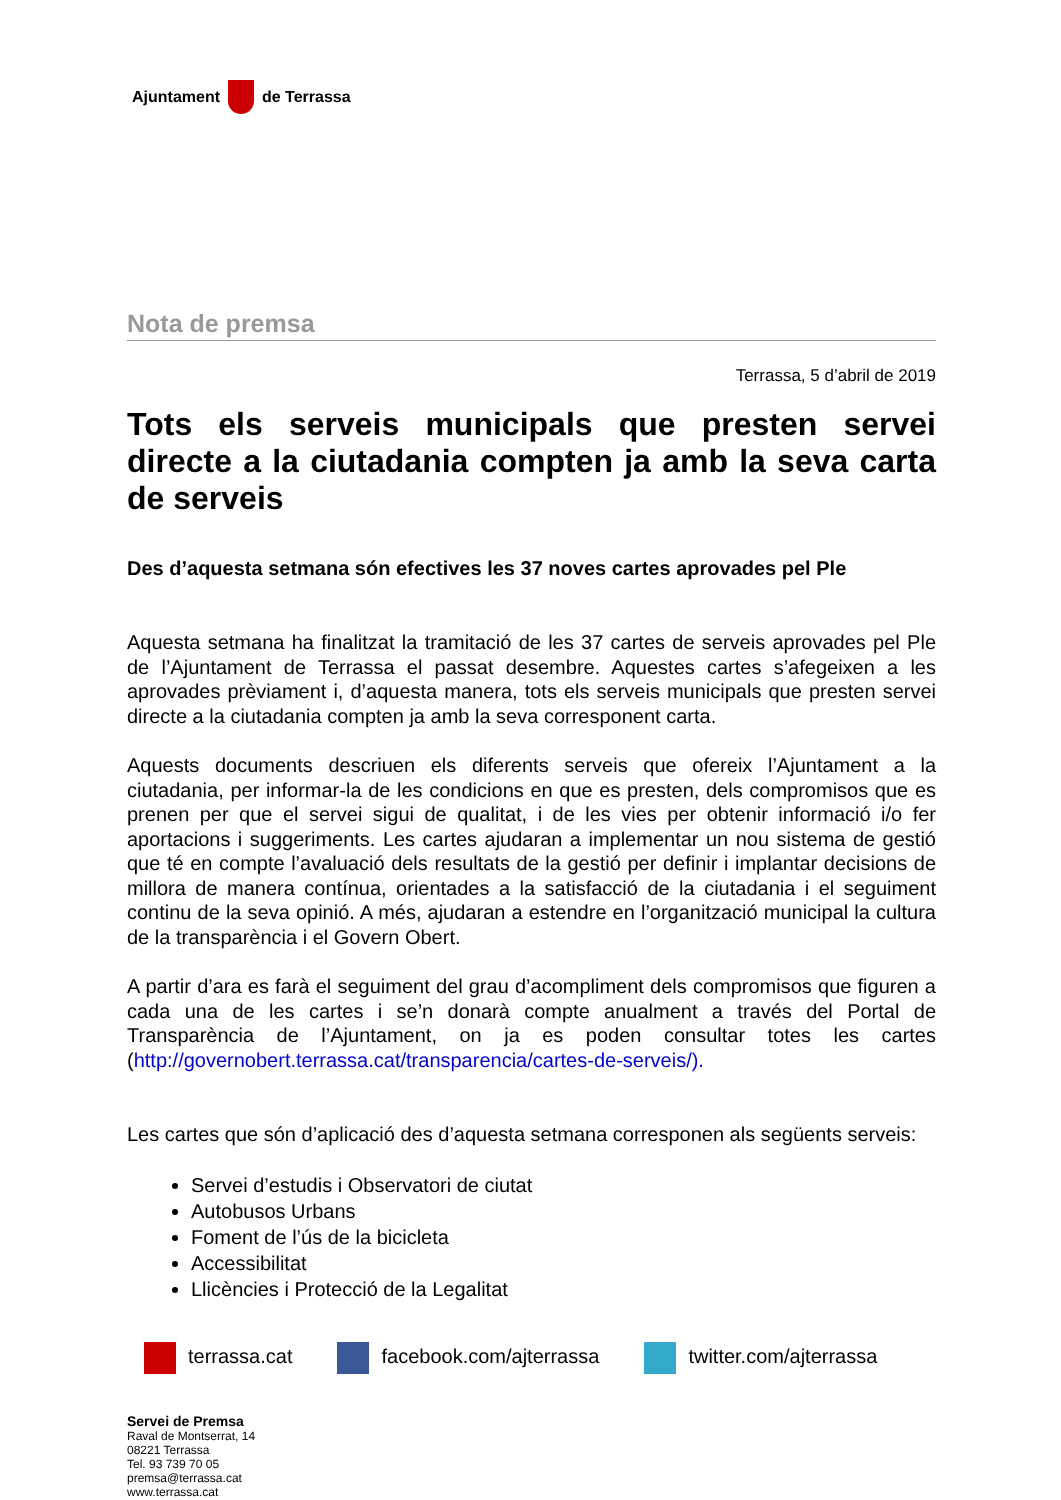Ajuntament de Terrassa
Nota de premsa
Terrassa, 5 d’abril de 2019
Tots els serveis municipals que presten servei directe a la ciutadania compten ja amb la seva carta de serveis
Des d’aquesta setmana són efectives les 37 noves cartes aprovades pel Ple
Aquesta setmana ha finalitzat la tramitació de les 37 cartes de serveis aprovades pel Ple de l’Ajuntament de Terrassa el passat desembre. Aquestes cartes s’afegeixen a les aprovades prèviament i, d’aquesta manera, tots els serveis municipals que presten servei directe a la ciutadania compten ja amb la seva corresponent carta.
Aquests documents descriuen els diferents serveis que ofereix l’Ajuntament a la ciutadania, per informar-la de les condicions en que es presten, dels compromisos que es prenen per que el servei sigui de qualitat, i de les vies per obtenir informació i/o fer aportacions i suggeriments. Les cartes ajudaran a implementar un nou sistema de gestió que té en compte l’avaluació dels resultats de la gestió per definir i implantar decisions de millora de manera contínua, orientades a la satisfacció de la ciutadania i el seguiment continu de la seva opinió. A més, ajudaran a estendre en l’organització municipal la cultura de la transparència i el Govern Obert.
A partir d’ara es farà el seguiment del grau d’acompliment dels compromisos que figuren a cada una de les cartes i se’n donarà compte anualment a través del Portal de Transparència de l’Ajuntament, on ja es poden consultar totes les cartes (http://governobert.terrassa.cat/transparencia/cartes-de-serveis/).
Les cartes que són d’aplicació des d’aquesta setmana corresponen als següents serveis:
Servei d’estudis i Observatori de ciutat
Autobusos Urbans
Foment de l’ús de la bicicleta
Accessibilitat
Llicències i Protecció de la Legalitat
terrassa.cat facebook.com/ajterrassa twitter.com/ajterrassa
Servei de Premsa
Raval de Montserrat, 14
08221 Terrassa
Tel. 93 739 70 05
premsa@terrassa.cat
www.terrassa.cat